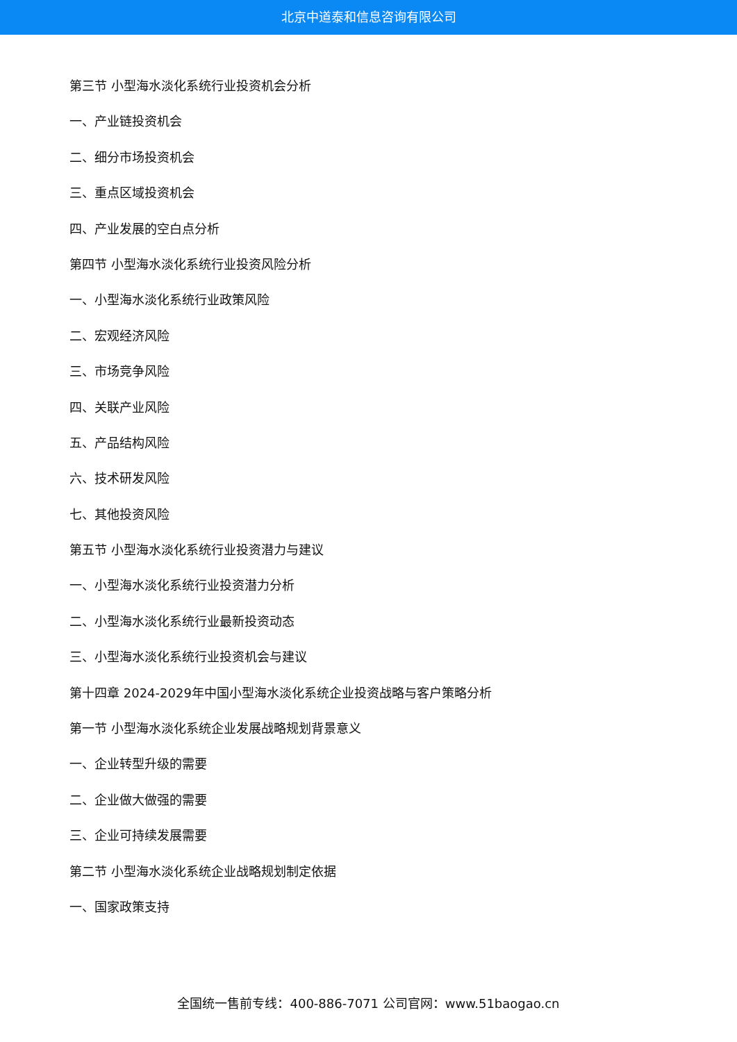北京中道泰和信息咨询有限公司
第三节 小型海水淡化系统行业投资机会分析
一、产业链投资机会
二、细分市场投资机会
三、重点区域投资机会
四、产业发展的空白点分析
第四节 小型海水淡化系统行业投资风险分析
一、小型海水淡化系统行业政策风险
二、宏观经济风险
三、市场竞争风险
四、关联产业风险
五、产品结构风险
六、技术研发风险
七、其他投资风险
第五节 小型海水淡化系统行业投资潜力与建议
一、小型海水淡化系统行业投资潜力分析
二、小型海水淡化系统行业最新投资动态
三、小型海水淡化系统行业投资机会与建议
第十四章 2024-2029年中国小型海水淡化系统企业投资战略与客户策略分析
第一节 小型海水淡化系统企业发展战略规划背景意义
一、企业转型升级的需要
二、企业做大做强的需要
三、企业可持续发展需要
第二节 小型海水淡化系统企业战略规划制定依据
一、国家政策支持
全国统一售前专线：400-886-7071 公司官网：www.51baogao.cn